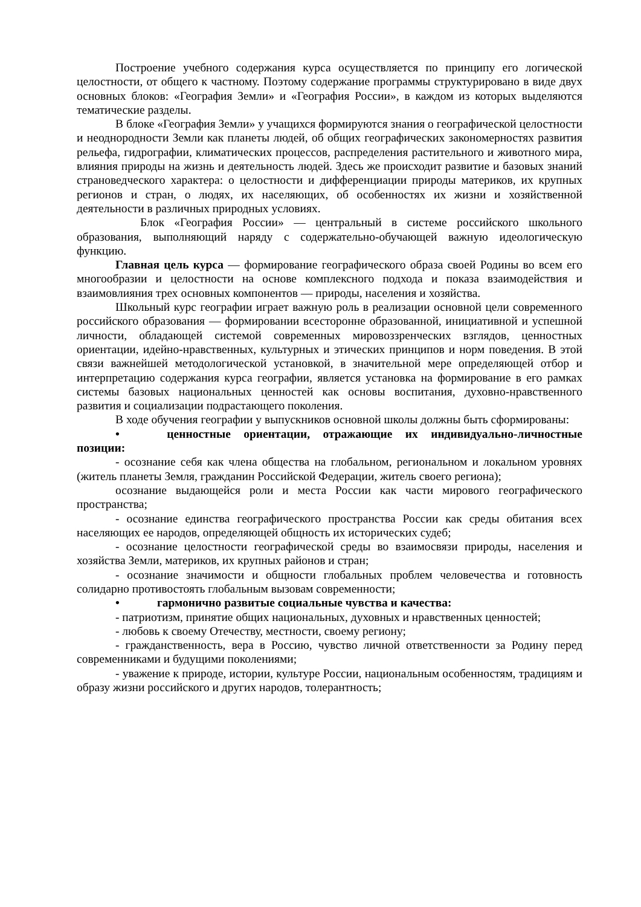Построение учебного содержания курса осуществляется по принципу его логической целостности, от общего к частному. Поэтому содержание программы структурировано в виде двух основных блоков: «География Земли» и «География России», в каждом из которых выделяются тематические разделы.
В блоке «География Земли» у учащихся формируются знания о географической целостности и неоднородности Земли как планеты людей, об общих географических закономерностях развития рельефа, гидрографии, климатических процессов, распределения растительного и животного мира, влияния природы на жизнь и деятельность людей. Здесь же происходит развитие и базовых знаний страноведческого характера: о целостности и дифференциации природы материков, их крупных регионов и стран, о людях, их населяющих, об особенностях их жизни и хозяйственной деятельности в различных природных условиях.
Блок «География России» — центральный в системе российского школьного образования, выполняющий наряду с содержательно-обучающей важную идеологическую функцию.
Главная цель курса — формирование географического образа своей Родины во всем его многообразии и целостности на основе комплексного подхода и показа взаимодействия и взаимовлияния трех основных компонентов — природы, населения и хозяйства.
Школьный курс географии играет важную роль в реализации основной цели современного российского образования — формировании всесторонне образованной, инициативной и успешной личности, обладающей системой современных мировоззренческих взглядов, ценностных ориентации, идейно-нравственных, культурных и этических принципов и норм поведения. В этой связи важнейшей методологической установкой, в значительной мере определяющей отбор и интерпретацию содержания курса географии, является установка на формирование в его рамках системы базовых национальных ценностей как основы воспитания, духовно-нравственного развития и социализации подрастающего поколения.
В ходе обучения географии у выпускников основной школы должны быть сформированы:
• ценностные ориентации, отражающие их индивидуально-личностные позиции:
- осознание себя как члена общества на глобальном, региональном и локальном уровнях (житель планеты Земля, гражданин Российской Федерации, житель своего региона);
осознание выдающейся роли и места России как части мирового географического пространства;
- осознание единства географического пространства России как среды обитания всех населяющих ее народов, определяющей общность их исторических судеб;
- осознание целостности географической среды во взаимосвязи природы, населения и хозяйства Земли, материков, их крупных районов и стран;
- осознание значимости и общности глобальных проблем человечества и готовность солидарно противостоять глобальным вызовам современности;
• гармонично развитые социальные чувства и качества:
- патриотизм, принятие общих национальных, духовных и нравственных ценностей;
- любовь к своему Отечеству, местности, своему региону;
- гражданственность, вера в Россию, чувство личной ответственности за Родину перед современниками и будущими поколениями;
- уважение к природе, истории, культуре России, национальным особенностям, традициям и образу жизни российского и других народов, толерантность;